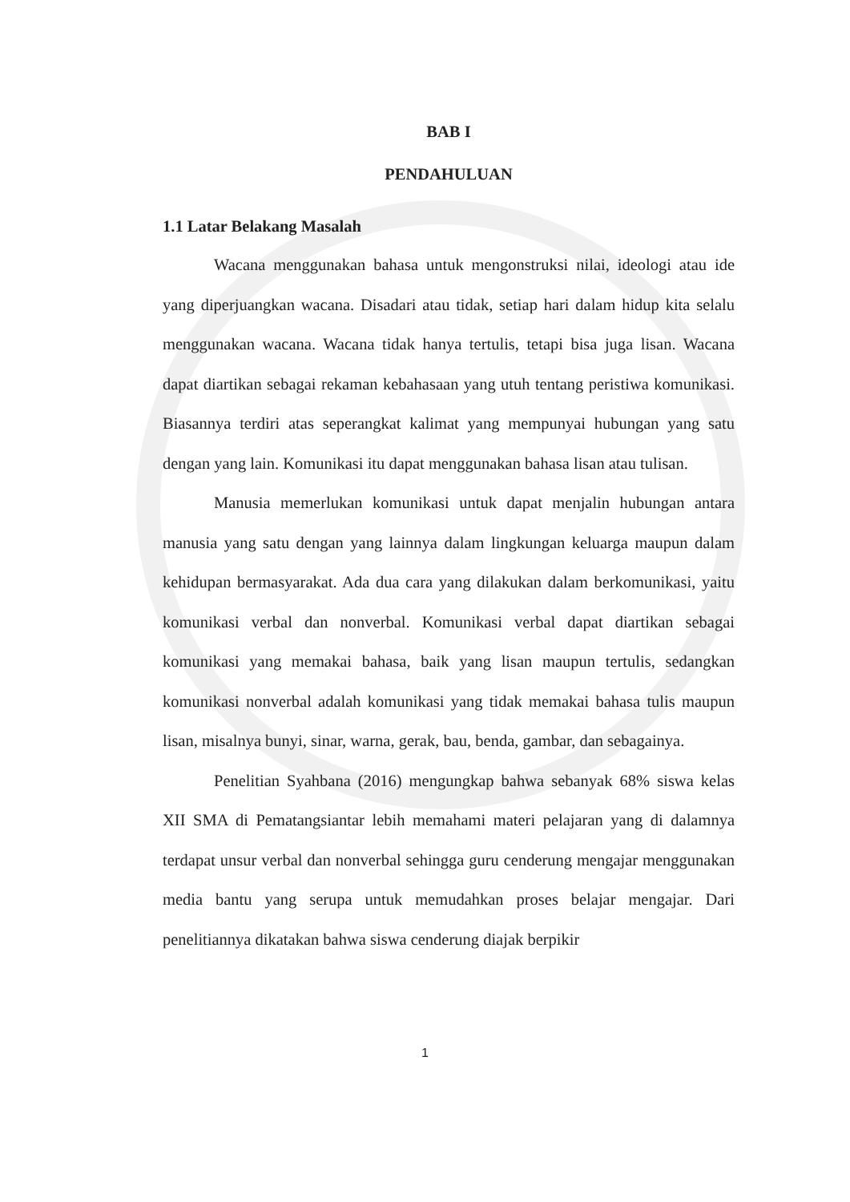BAB I
PENDAHULUAN
1.1 Latar Belakang Masalah
Wacana menggunakan bahasa untuk mengonstruksi nilai, ideologi atau ide yang diperjuangkan wacana. Disadari atau tidak, setiap hari dalam hidup kita selalu menggunakan wacana. Wacana tidak hanya tertulis, tetapi bisa juga lisan. Wacana dapat diartikan sebagai rekaman kebahasaan yang utuh tentang peristiwa komunikasi. Biasannya terdiri atas seperangkat kalimat yang mempunyai hubungan yang satu dengan yang lain. Komunikasi itu dapat menggunakan bahasa lisan atau tulisan.
Manusia memerlukan komunikasi untuk dapat menjalin hubungan antara manusia yang satu dengan yang lainnya dalam lingkungan keluarga maupun dalam kehidupan bermasyarakat. Ada dua cara yang dilakukan dalam berkomunikasi, yaitu komunikasi verbal dan nonverbal. Komunikasi verbal dapat diartikan sebagai komunikasi yang memakai bahasa, baik yang lisan maupun tertulis, sedangkan komunikasi nonverbal adalah komunikasi yang tidak memakai bahasa tulis maupun lisan, misalnya bunyi, sinar, warna, gerak, bau, benda, gambar, dan sebagainya.
Penelitian Syahbana (2016) mengungkap bahwa sebanyak 68% siswa kelas XII SMA di Pematangsiantar lebih memahami materi pelajaran yang di dalamnya terdapat unsur verbal dan nonverbal sehingga guru cenderung mengajar menggunakan media bantu yang serupa untuk memudahkan proses belajar mengajar. Dari penelitiannya dikatakan bahwa siswa cenderung diajak berpikir
1